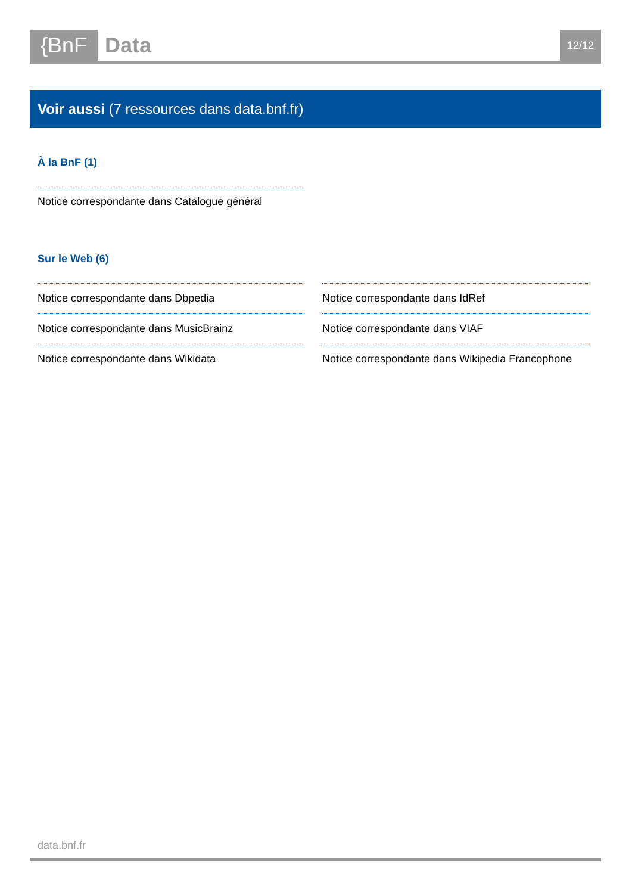{BnF Data
12/12
Voir aussi (7 ressources dans data.bnf.fr)
À la BnF (1)
Notice correspondante dans Catalogue général
Sur le Web (6)
Notice correspondante dans Dbpedia
Notice correspondante dans MusicBrainz
Notice correspondante dans Wikidata
Notice correspondante dans IdRef
Notice correspondante dans VIAF
Notice correspondante dans Wikipedia Francophone
data.bnf.fr